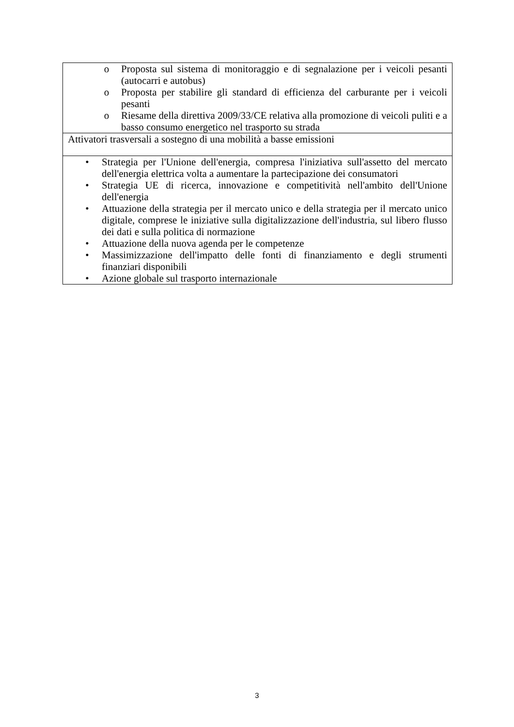| o Proposta sul sistema di monitoraggio e di segnalazione per i veicoli pesanti (autocarri e autobus) o Proposta per stabilire gli standard di efficienza del carburante per i veicoli pesanti o Riesame della direttiva 2009/33/CE relativa alla promozione di veicoli puliti e a basso consumo energetico nel trasporto su strada |
| Attivatori trasversali a sostegno di una mobilità a basse emissioni |
| • Strategia per l'Unione dell'energia, compresa l'iniziativa sull'assetto del mercato dell'energia elettrica volta a aumentare la partecipazione dei consumatori • Strategia UE di ricerca, innovazione e competitività nell'ambito dell'Unione dell'energia • Attuazione della strategia per il mercato unico e della strategia per il mercato unico digitale, comprese le iniziative sulla digitalizzazione dell'industria, sul libero flusso dei dati e sulla politica di normazione • Attuazione della nuova agenda per le competenze • Massimizzazione dell'impatto delle fonti di finanziamento e degli strumenti finanziari disponibili • Azione globale sul trasporto internazionale |
3